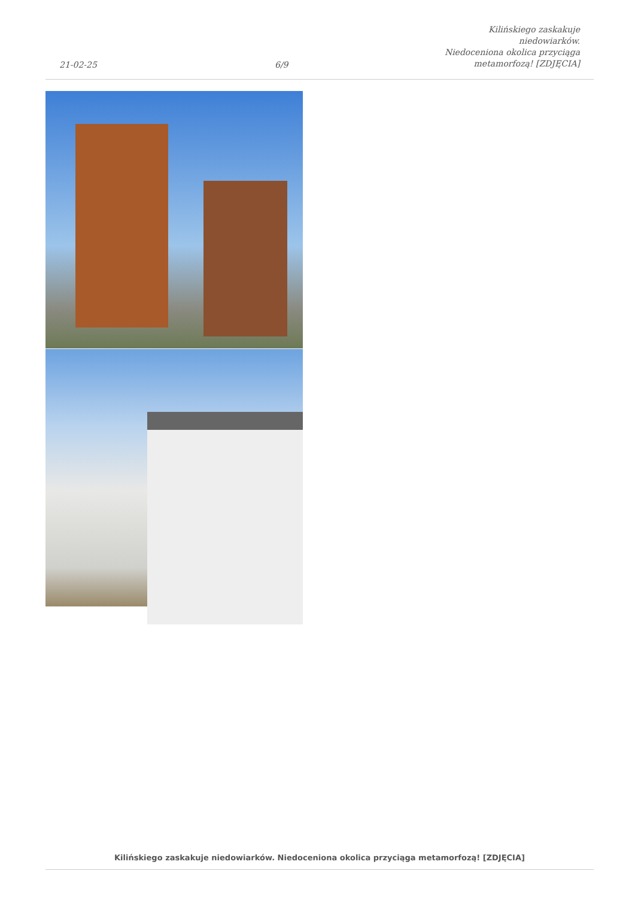21-02-25
6/9
Kilińskiego zaskakuje niedowiarków.
Niedoceniona okolica przyciąga
metamorfozą! [ZDJĘCIA]
Kilińskiego zaskakuje niedowiarków. Niedoceniona okolica przyciąga metamorfozą! [ZDJĘCIA]